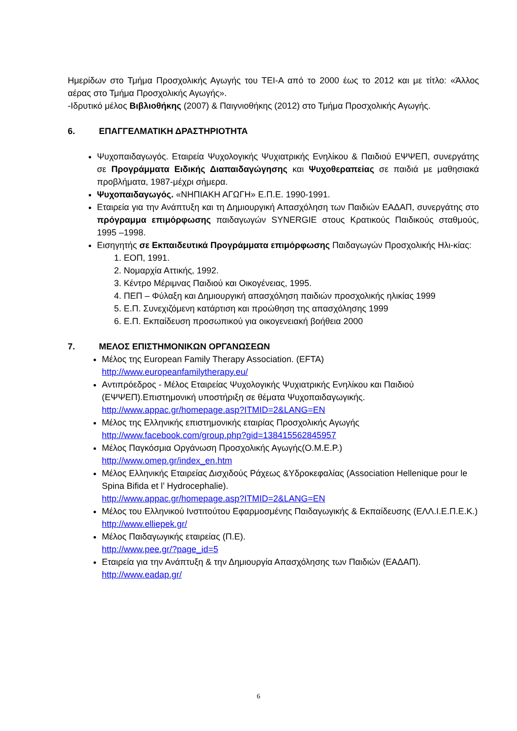Ημερίδων στο Τμήμα Προσχολικής Αγωγής του ΤΕΙ-Α από το 2000 έως το 2012 και με τίτλο: «Άλλος αέρας στο Τμήμα Προσχολικής Αγωγής».
-Ιδρυτικό μέλος Βιβλιοθήκης (2007) & Παιγνιοθήκης (2012) στο Τμήμα Προσχολικής Αγωγής.
6. ΕΠΑΓΓΕΛΜΑΤΙΚΗ ΔΡΑΣΤΗΡΙΟΤΗΤΑ
Ψυχοπαιδαγωγός. Εταιρεία Ψυχολογικής Ψυχιατρικής Ενηλίκου & Παιδιού ΕΨΨΕΠ, συνεργάτης σε Προγράμματα Ειδικής Διαπαιδαγώγησης και Ψυχοθεραπείας σε παιδιά με μαθησιακά προβλήματα, 1987-μέχρι σήμερα.
Ψυχοπαιδαγωγός. «ΝΗΠΙΑΚΗ ΑΓΩΓΗ» Ε.Π.Ε. 1990-1991.
Εταιρεία για την Ανάπτυξη και τη Δημιουργική Απασχόληση των Παιδιών ΕΑΔΑΠ, συνεργάτης στο πρόγραμμα επιμόρφωσης παιδαγωγών SYNERGIE στους Κρατικούς Παιδικούς σταθμούς, 1995 –1998.
Εισηγητής σε Εκπαιδευτικά Προγράμματα επιμόρφωσης Παιδαγωγών Προσχολικής Ηλι-κίας:
1. ΕΟΠ, 1991.
2. Νομαρχία Αττικής, 1992.
3. Κέντρο Μέριμνας Παιδιού και Οικογένειας, 1995.
4. ΠΕΠ – Φύλαξη και Δημιουργική απασχόληση παιδιών προσχολικής ηλικίας 1999
5. Ε.Π. Συνεχιζόμενη κατάρτιση και προώθηση της απασχόλησης 1999
6. Ε.Π. Εκπαίδευση προσωπικού για οικογενειακή βοήθεια 2000
7. ΜΕΛΟΣ ΕΠΙΣΤΗΜΟΝΙΚΩΝ ΟΡΓΑΝΩΣΕΩΝ
Μέλος της European Family Therapy Association. (EFTA)
http://www.europeanfamilytherapy.eu/
Αντιπρόεδρος - Μέλος Εταιρείας Ψυχολογικής Ψυχιατρικής Ενηλίκου και Παιδιού (ΕΨΨΕΠ).Επιστημονική υποστήριξη σε θέματα Ψυχοπαιδαγωγικής.
http://www.appac.gr/homepage.asp?ITMID=2&LANG=EN
Μέλος της Ελληνικής επιστημονικής εταιρίας Προσχολικής Αγωγής
http://www.facebook.com/group.php?gid=138415562845957
Μέλος Παγκόσμια Οργάνωση Προσχολικής Αγωγής(Ο.Μ.Ε.Ρ.)
http://www.omep.gr/index_en.htm
Μέλος Ελληνικής Εταιρείας Δισχιδούς Ράχεως &Υδροκεφαλίας (Association Hellenique pour le Spina Bifida et l’ Hydrocephalie).
http://www.appac.gr/homepage.asp?ITMID=2&LANG=EN
Μέλος του Ελληνικού Ινστιτούτου Εφαρμοσμένης Παιδαγωγικής & Εκπαίδευσης (ΕΛΛ.Ι.Ε.Π.Ε.Κ.) http://www.elliepek.gr/
Μέλος Παιδαγωγικής εταιρείας (Π.Ε).
http://www.pee.gr/?page_id=5
Εταιρεία για την Ανάπτυξη & την Δημιουργία Απασχόλησης των Παιδιών (ΕΑΔΑΠ).
http://www.eadap.gr/
6